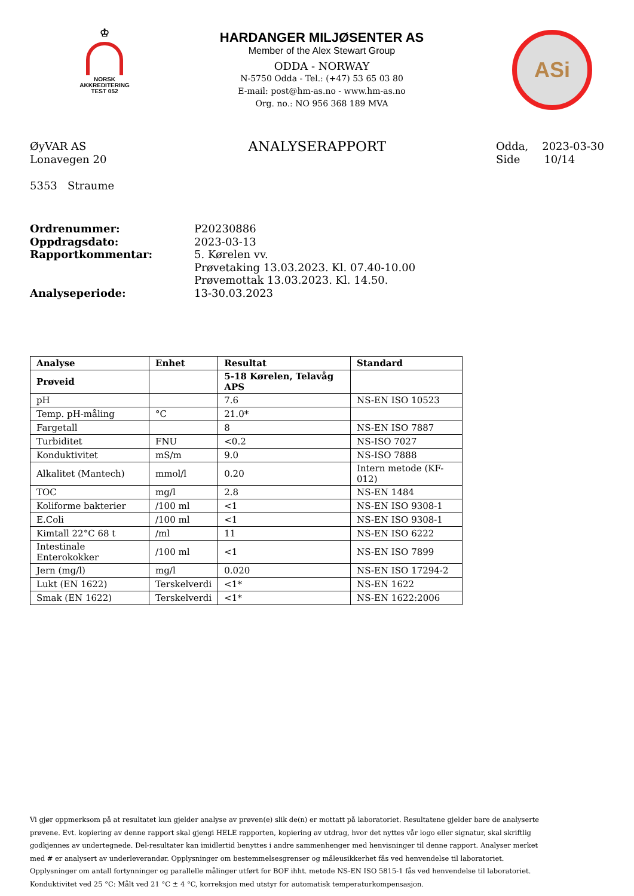♔
NORSK
AKKREDITERING
TEST 052
HARDANGER MILJØSENTER AS
Member of the Alex Stewart Group
ODDA - NORWAY
N-5750 Odda - Tel.: (+47) 53 65 03 80
E-mail: post@hm-as.no - www.hm-as.no
Org. no.: NO 956 368 189 MVA
ASi
ØyVAR AS
Lonavegen 20
5353 Straume
ANALYSERAPPORT
Odda, 2023-03-30
Side 10/14
Ordrenummer:
Oppdragsdato:
Rapportkommentar:
Analyseperiode:
P20230886
2023-03-13
5. Kørelen vv.
Prøvetaking 13.03.2023. Kl. 07.40-10.00
Prøvemottak 13.03.2023. Kl. 14.50.
13-30.03.2023
| Analyse | Enhet | Resultat | Standard |
| --- | --- | --- | --- |
| Prøveid | | 5-18 Kørelen, Telavåg APS | |
| pH | | 7.6 | NS-EN ISO 10523 |
| Temp. pH-måling | °C | 21.0* | |
| Fargetall | | 8 | NS-EN ISO 7887 |
| Turbiditet | FNU | <0.2 | NS-ISO 7027 |
| Konduktivitet | mS/m | 9.0 | NS-ISO 7888 |
| Alkalitet (Mantech) | mmol/l | 0.20 | Intern metode (KF-012) |
| TOC | mg/l | 2.8 | NS-EN 1484 |
| Koliforme bakterier | /100 ml | <1 | NS-EN ISO 9308-1 |
| E.Coli | /100 ml | <1 | NS-EN ISO 9308-1 |
| Kimtall 22°C 68 t | /ml | 11 | NS-EN ISO 6222 |
| Intestinale Enterokokker | /100 ml | <1 | NS-EN ISO 7899 |
| Jern (mg/l) | mg/l | 0.020 | NS-EN ISO 17294-2 |
| Lukt (EN 1622) | Terskelverdi | <1* | NS-EN 1622 |
| Smak (EN 1622) | Terskelverdi | <1* | NS-EN 1622:2006 |
Vi gjør oppmerksom på at resultatet kun gjelder analyse av prøven(e) slik de(n) er mottatt på laboratoriet. Resultatene gjelder bare de analyserte prøvene. Evt. kopiering av denne rapport skal gjengi HELE rapporten, kopiering av utdrag, hvor det nyttes vår logo eller signatur, skal skriftlig godkjennes av undertegnede. Del-resultater kan imidlertid benyttes i andre sammenhenger med henvisninger til denne rapport. Analyser merket med # er analysert av underleverandør. Opplysninger om bestemmelsesgrenser og måleusikkerhet fås ved henvendelse til laboratoriet. Opplysninger om antall fortynninger og parallelle målinger utført for BOF ihht. metode NS-EN ISO 5815-1 fås ved henvendelse til laboratoriet. Konduktivitet ved 25 °C: Målt ved 21 °C ± 4 °C, korreksjon med utstyr for automatisk temperaturkompensasjon.